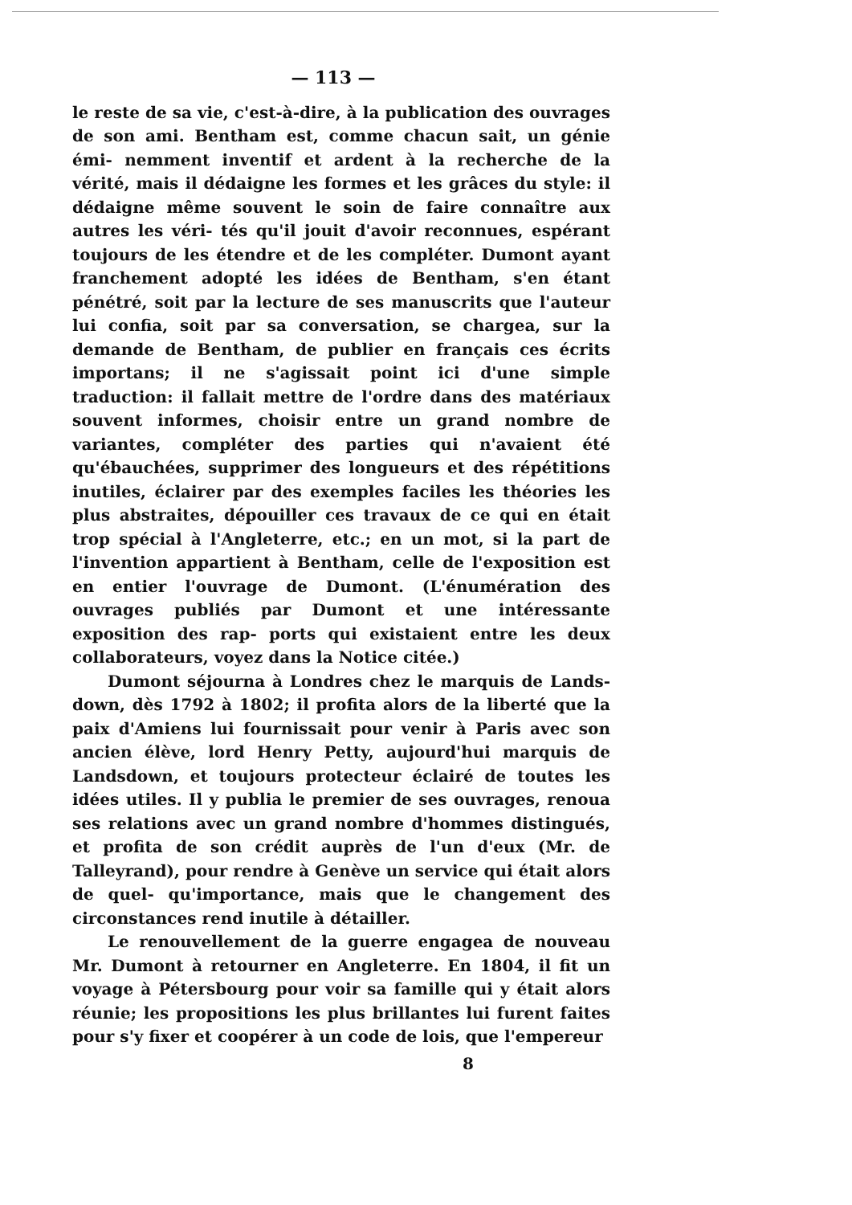— 113 —
le reste de sa vie, c'est-à-dire, à la publication des ouvrages de son ami. Bentham est, comme chacun sait, un génie émi- nemment inventif et ardent à la recherche de la vérité, mais il dédaigne les formes et les grâces du style: il dédaigne même souvent le soin de faire connaître aux autres les véri- tés qu'il jouit d'avoir reconnues, espérant toujours de les étendre et de les compléter. Dumont ayant franchement adopté les idées de Bentham, s'en étant pénétré, soit par la lecture de ses manuscrits que l'auteur lui confia, soit par sa conversation, se chargea, sur la demande de Bentham, de publier en français ces écrits importans; il ne s'agissait point ici d'une simple traduction: il fallait mettre de l'ordre dans des matériaux souvent informes, choisir entre un grand nombre de variantes, compléter des parties qui n'avaient été qu'ébauchées, supprimer des longueurs et des répétitions inutiles, éclairer par des exemples faciles les théories les plus abstraites, dépouiller ces travaux de ce qui en était trop spécial à l'Angleterre, etc.; en un mot, si la part de l'invention appartient à Bentham, celle de l'exposition est en entier l'ouvrage de Dumont. (L'énumération des ouvrages publiés par Dumont et une intéressante exposition des rap- ports qui existaient entre les deux collaborateurs, voyez dans la Notice citée.)
Dumont séjourna à Londres chez le marquis de Lands- down, dès 1792 à 1802; il profita alors de la liberté que la paix d'Amiens lui fournissait pour venir à Paris avec son ancien élève, lord Henry Petty, aujourd'hui marquis de Landsdown, et toujours protecteur éclairé de toutes les idées utiles. Il y publia le premier de ses ouvrages, renoua ses relations avec un grand nombre d'hommes distingués, et profita de son crédit auprès de l'un d'eux (Mr. de Talleyrand), pour rendre à Genève un service qui était alors de quel- qu'importance, mais que le changement des circonstances rend inutile à détailler.
Le renouvellement de la guerre engagea de nouveau Mr. Dumont à retourner en Angleterre. En 1804, il fit un voyage à Pétersbourg pour voir sa famille qui y était alors réunie; les propositions les plus brillantes lui furent faites pour s'y fixer et coopérer à un code de lois, que l'empereur
8